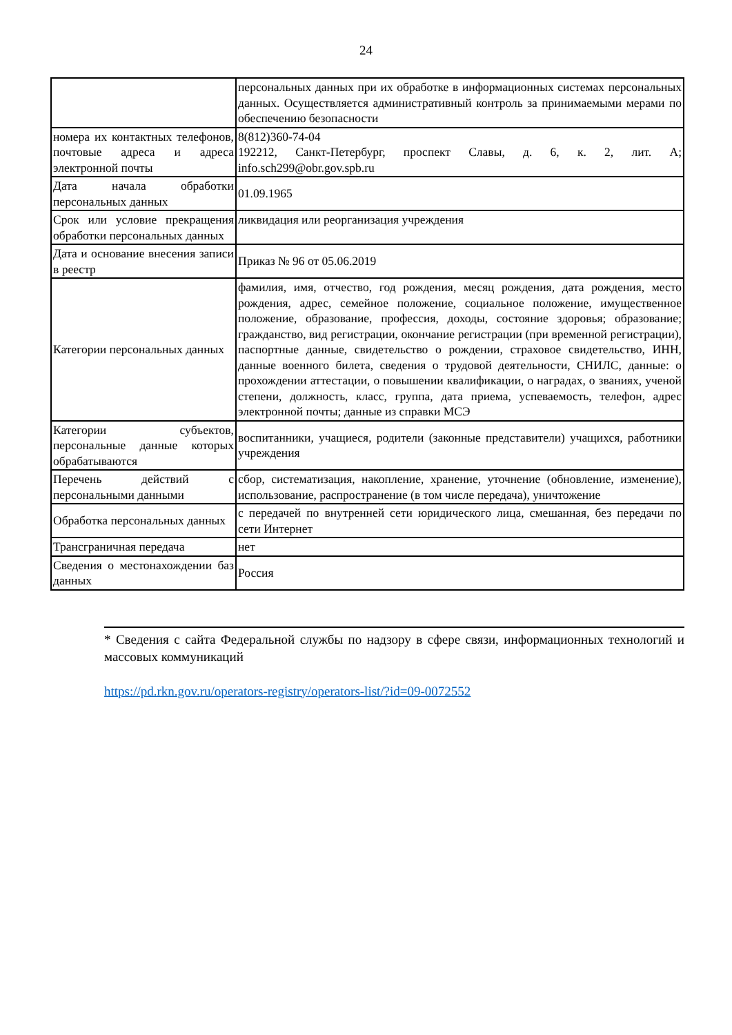24
| | персональных данных при их обработке в информационных системах персональных данных. Осуществляется административный контроль за принимаемыми мерами по обеспечению безопасности |
| номера их контактных телефонов, почтовые адреса и адреса электронной почты | 8(812)360-74-04 192212, Санкт-Петербург, проспект Славы, д. 6, к. 2, лит. А; info.sch299@obr.gov.spb.ru |
| Дата начала обработки персональных данных | 01.09.1965 |
| Срок или условие прекращения обработки персональных данных | ликвидация или реорганизация учреждения |
| Дата и основание внесения записи в реестр | Приказ № 96 от 05.06.2019 |
| Категории персональных данных | фамилия, имя, отчество, год рождения, месяц рождения, дата рождения, место рождения, адрес, семейное положение, социальное положение, имущественное положение, образование, профессия, доходы, состояние здоровья; образование; гражданство, вид регистрации, окончание регистрации (при временной регистрации), паспортные данные, свидетельство о рождении, страховое свидетельство, ИНН, данные военного билета, сведения о трудовой деятельности, СНИЛС, данные: о прохождении аттестации, о повышении квалификации, о наградах, о званиях, ученой степени, должность, класс, группа, дата приема, успеваемость, телефон, адрес электронной почты; данные из справки МСЭ |
| Категории субъектов, персональные данные которых обрабатываются | воспитанники, учащиеся, родители (законные представители) учащихся, работники учреждения |
| Перечень действий с персональными данными | сбор, систематизация, накопление, хранение, уточнение (обновление, изменение), использование, распространение (в том числе передача), уничтожение |
| Обработка персональных данных | с передачей по внутренней сети юридического лица, смешанная, без передачи по сети Интернет |
| Трансграничная передача | нет |
| Сведения о местонахождении баз данных | Россия |
* Сведения с сайта Федеральной службы по надзору в сфере связи, информационных технологий и массовых коммуникаций
https://pd.rkn.gov.ru/operators-registry/operators-list/?id=09-0072552